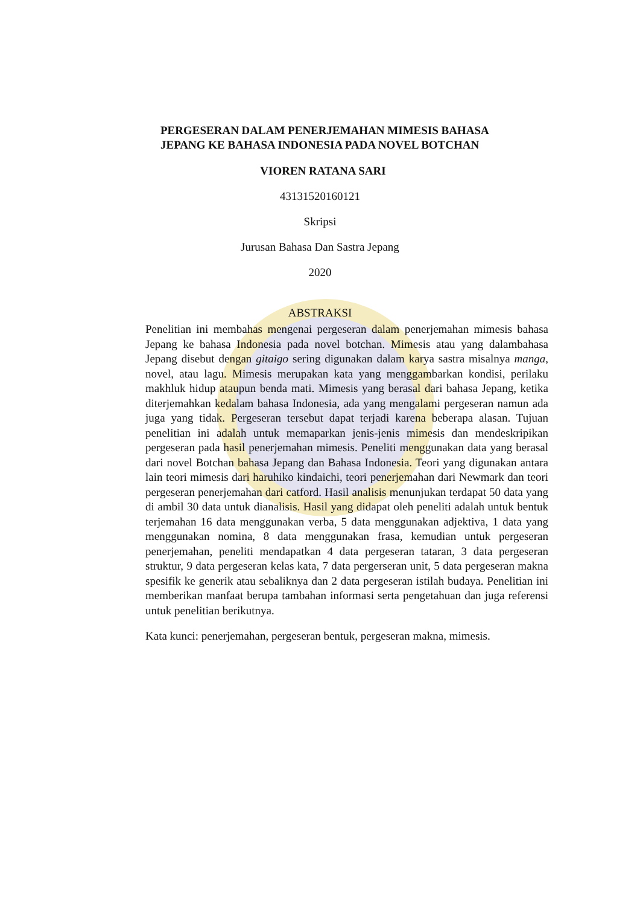PERGESERAN DALAM PENERJEMAHAN MIMESIS BAHASA JEPANG KE BAHASA INDONESIA PADA NOVEL BOTCHAN
VIOREN RATANA SARI
43131520160121
Skripsi
Jurusan Bahasa Dan Sastra Jepang
2020
ABSTRAKSI
Penelitian ini membahas mengenai pergeseran dalam penerjemahan mimesis bahasa Jepang ke bahasa Indonesia pada novel botchan. Mimesis atau yang dalambahasa Jepang disebut dengan gitaigo sering digunakan dalam karya sastra misalnya manga, novel, atau lagu. Mimesis merupakan kata yang menggambarkan kondisi, perilaku makhluk hidup ataupun benda mati. Mimesis yang berasal dari bahasa Jepang, ketika diterjemahkan kedalam bahasa Indonesia, ada yang mengalami pergeseran namun ada juga yang tidak. Pergeseran tersebut dapat terjadi karena beberapa alasan. Tujuan penelitian ini adalah untuk memaparkan jenis-jenis mimesis dan mendeskripikan pergeseran pada hasil penerjemahan mimesis. Peneliti menggunakan data yang berasal dari novel Botchan bahasa Jepang dan Bahasa Indonesia. Teori yang digunakan antara lain teori mimesis dari haruhiko kindaichi, teori penerjemahan dari Newmark dan teori pergeseran penerjemahan dari catford. Hasil analisis menunjukan terdapat 50 data yang di ambil 30 data untuk dianalisis. Hasil yang didapat oleh peneliti adalah untuk bentuk terjemahan 16 data menggunakan verba, 5 data menggunakan adjektiva, 1 data yang menggunakan nomina, 8 data menggunakan frasa, kemudian untuk pergeseran penerjemahan, peneliti mendapatkan 4 data pergeseran tataran, 3 data pergeseran struktur, 9 data pergeseran kelas kata, 7 data pergerseran unit, 5 data pergeseran makna spesifik ke generik atau sebaliknya dan 2 data pergeseran istilah budaya. Penelitian ini memberikan manfaat berupa tambahan informasi serta pengetahuan dan juga referensi untuk penelitian berikutnya.
Kata kunci: penerjemahan, pergeseran bentuk, pergeseran makna, mimesis.